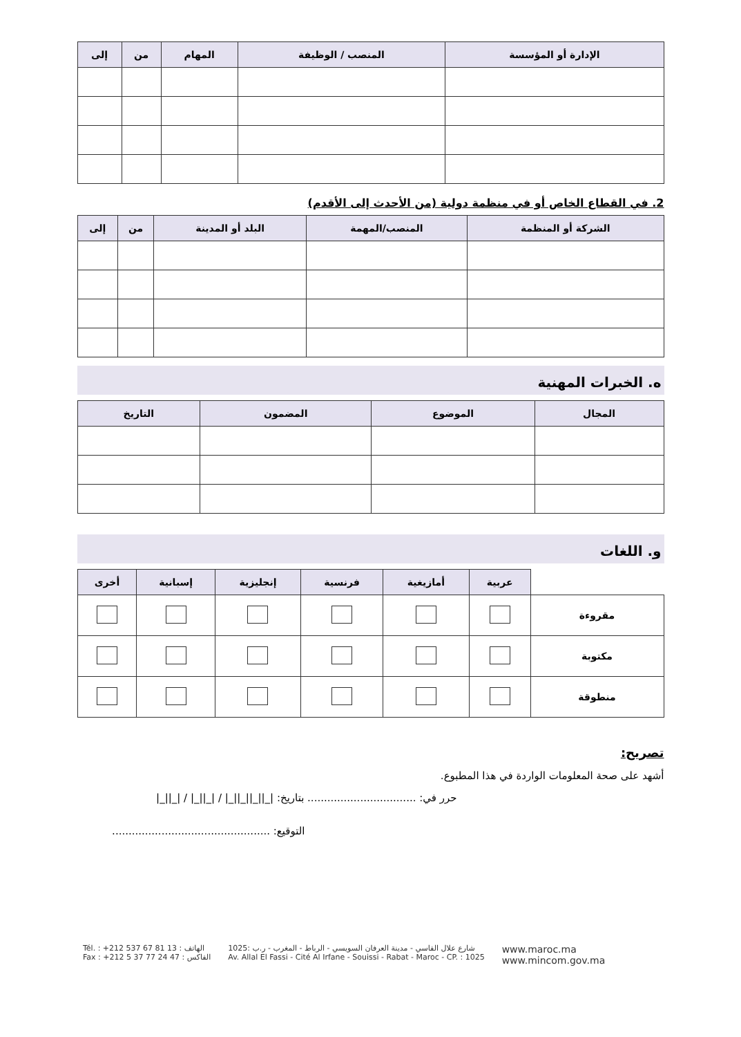| الإدارة أو المؤسسة | المنصب / الوظيفة | المهام | من | إلى |
| --- | --- | --- | --- | --- |
2. في القطاع الخاص أو في منظمة دولية (من الأحدث إلى الأقدم)
| الشركة أو المنظمة | المنصب/المهمة | البلد أو المدينة | من | إلى |
| --- | --- | --- | --- | --- |
ه. الخبرات المهنية
| المجال | الموضوع | المضمون | التاريخ |
| --- | --- | --- | --- |
و. اللغات
| | عربية | أمازيغية | فرنسية | إنجليزية | إسبانية | أخرى |
| --- | --- | --- | --- | --- | --- | --- |
| مقروءة | | | | | | |
| مكتوبة | | | | | | |
| منطوقة | | | | | | |
تصريح:
أشهد على صحة المعلومات الواردة في هذا المطبوع.
حرر في: ................................. بتاريخ: |_||_||_||_| / |_||_| / |_||_|
التوقيع: ................................................
Tél. : +212 537 67 81 13 : الهاتف
Fax : +212 5 37 77 24 47 : الفاكس
شارع علال الفاسي - مدينة العرفان السويسي - الرباط - المغرب - ر.ب :1025
Av. Allal El Fassi - Cité Al Irfane - Souissi - Rabat - Maroc - CP. : 1025
www.maroc.ma
www.mincom.gov.ma